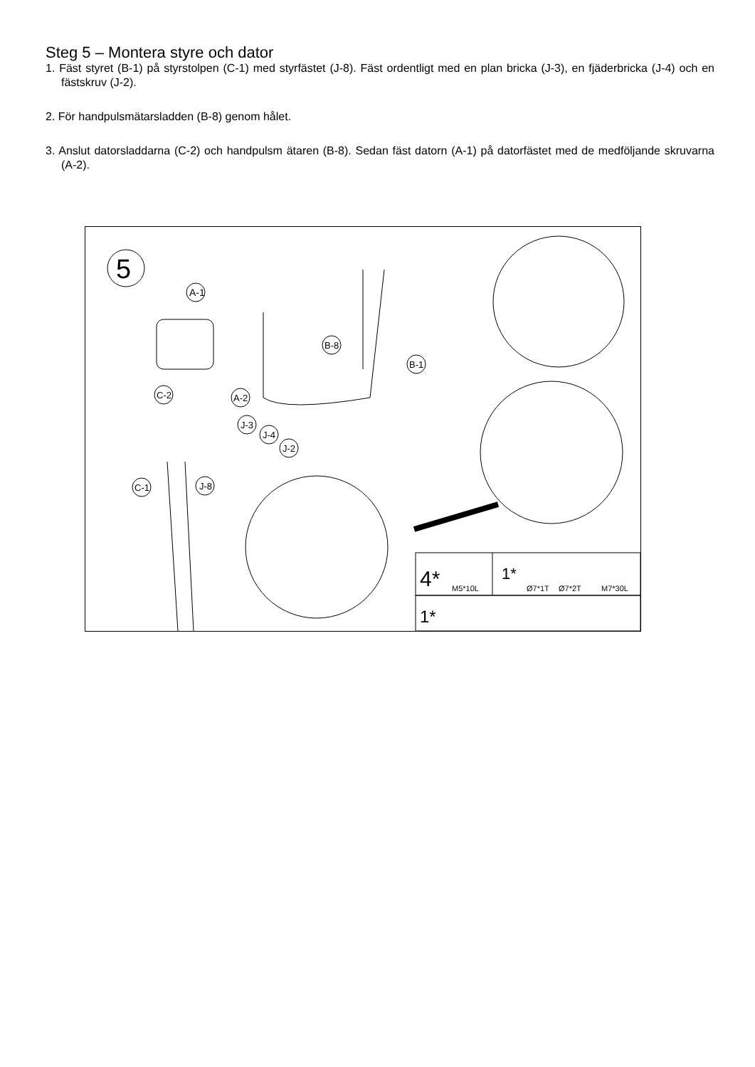Steg 5 – Montera styre och dator
1. Fäst styret (B-1) på styrstolpen (C-1) med styrfästet (J-8). Fäst ordentligt med en plan bricka (J-3), en fjäderbricka (J-4) och en fästskruv (J-2).
2. För handpulsmätarsladden (B-8) genom hålet.
3. Anslut datorsladdarna (C-2) och handpulsm ätaren (B-8). Sedan fäst datorn (A-1) på datorfästet med de medföljande skruvarna (A-2).
5
A-1
B-8
B-1
C-2
A-2
J-3
J-4
J-2
C-1
J-8
4*
M5*10L
1*
Ø7*1T
Ø7*2T
M7*30L
1*